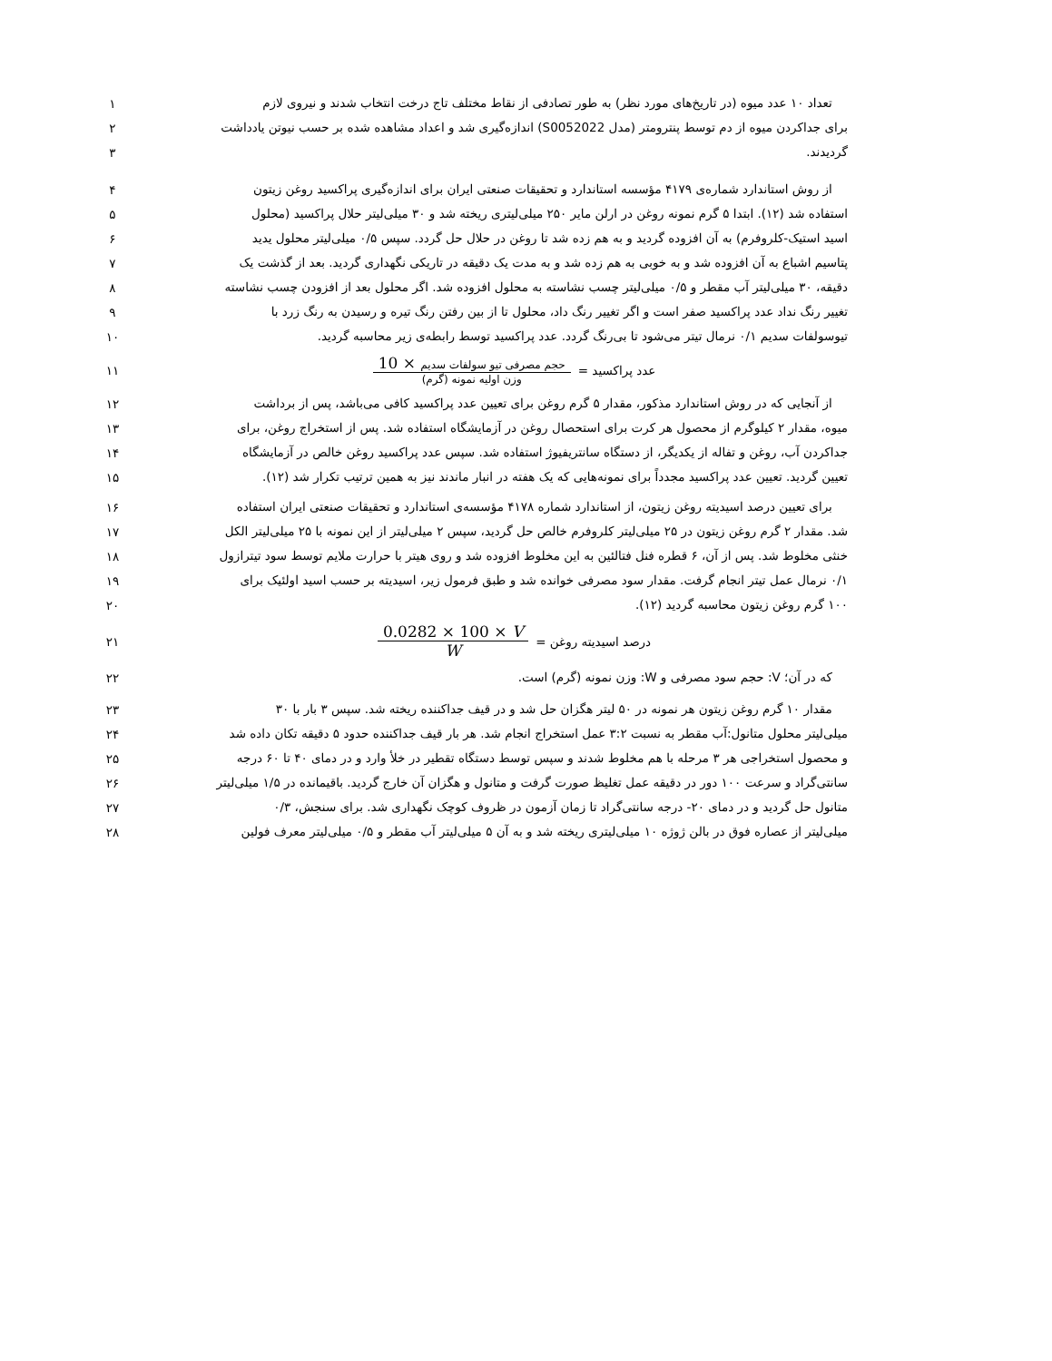تعداد ۱۰ عدد میوه (در تاریخ‌های مورد نظر) به طور تصادفی از نقاط مختلف تاج درخت انتخاب شدند و نیروی لازم
۱
برای جداکردن میوه از دم توسط پنترومتر (مدل S0052022) اندازه‌گیری شد و اعداد مشاهده شده بر حسب نیوتن یادداشت
۲
گردیدند.
۳
از روش استاندارد شماره‌ی ۴۱۷۹ مؤسسه استاندارد و تحقیقات صنعتی ایران برای اندازه‌گیری پراکسید روغن زیتون
۴
استفاده شد (۱۲). ابتدا ۵ گرم نمونه روغن در ارلن مایر ۲۵۰ میلی‌لیتری ریخته شد و ۳۰ میلی‌لیتر حلال پراکسید (محلول
۵
اسید استیک-کلروفرم) به آن افزوده گردید و به هم زده شد تا روغن در حلال حل گردد. سپس ۰/۵ میلی‌لیتر محلول یدید
۶
پتاسیم اشباع به آن افزوده شد و به خوبی به هم زده شد و به مدت یک دقیقه در تاریکی نگهداری گردید. بعد از گذشت یک
۷
دقیقه، ۳۰ میلی‌لیتر آب مقطر و ۰/۵ میلی‌لیتر چسب نشاسته به محلول افزوده شد. اگر محلول بعد از افزودن چسب نشاسته
۸
تغییر رنگ نداد عدد پراکسید صفر است و اگر تغییر رنگ داد، محلول تا از بین رفتن رنگ تیره و رسیدن به رنگ زرد با
۹
تیوسولفات سدیم ۰/۱ نرمال تیتر می‌شود تا بی‌رنگ گردد. عدد پراکسید توسط رابطه‌ی زیر محاسبه گردید.
۱۰
عدد پراکسید = حجم مصرفی تیو سولفات سدیم × 10 وزن اولیه نمونه (گرم)
۱۱
از آنجایی که در روش استاندارد مذکور، مقدار ۵ گرم روغن برای تعیین عدد پراکسید کافی می‌باشد، پس از برداشت
۱۲
میوه، مقدار ۲ کیلوگرم از محصول هر کرت برای استحصال روغن در آزمایشگاه استفاده شد. پس از استخراج روغن، برای
۱۳
جداکردن آب، روغن و تفاله از یکدیگر، از دستگاه سانتریفیوژ استفاده شد. سپس عدد پراکسید روغن خالص در آزمایشگاه
۱۴
تعیین گردید. تعیین عدد پراکسید مجدداً برای نمونه‌هایی که یک هفته در انبار ماندند نیز به همین ترتیب تکرار شد (۱۲).
۱۵
برای تعیین درصد اسیدیته روغن زیتون، از استاندارد شماره ۴۱۷۸ مؤسسه‌ی استاندارد و تحقیقات صنعتی ایران استفاده
۱۶
شد. مقدار ۲ گرم روغن زیتون در ۲۵ میلی‌لیتر کلروفرم خالص حل گردید، سپس ۲ میلی‌لیتر از این نمونه با ۲۵ میلی‌لیتر الکل
۱۷
خنثی مخلوط شد. پس از آن، ۶ قطره فنل فتالئین به این مخلوط افزوده شد و روی هیتر با حرارت ملایم توسط سود تیترازول
۱۸
۰/۱ نرمال عمل تیتر انجام گرفت. مقدار سود مصرفی خوانده شد و طبق فرمول زیر، اسیدیته بر حسب اسید اولئیک برای
۱۹
۱۰۰ گرم روغن زیتون محاسبه گردید (۱۲).
۲۰
درصد اسیدیته روغن = 0.0282 × 100 × V W
۲۱
که در آن؛ V: حجم سود مصرفی و W: وزن نمونه (گرم) است.
۲۲
مقدار ۱۰ گرم روغن زیتون هر نمونه در ۵۰ لیتر هگزان حل شد و در قیف جداکننده ریخته شد. سپس ۳ بار با ۳۰
۲۳
میلی‌لیتر محلول متانول:آب مقطر به نسبت ۳:۲ عمل استخراج انجام شد. هر بار قیف جداکننده حدود ۵ دقیقه تکان داده شد
۲۴
و محصول استخراجی هر ۳ مرحله با هم مخلوط شدند و سپس توسط دستگاه تقطیر در خلأ وارد و در دمای ۴۰ تا ۶۰ درجه
۲۵
سانتی‌گراد و سرعت ۱۰۰ دور در دقیقه عمل تغلیظ صورت گرفت و متانول و هگزان آن خارج گردید. باقیمانده در ۱/۵ میلی‌لیتر
۲۶
متانول حل گردید و در دمای ۲۰- درجه سانتی‌گراد تا زمان آزمون در ظروف کوچک نگهداری شد. برای سنجش، ۰/۳
۲۷
میلی‌لیتر از عصاره فوق در بالن ژوژه ۱۰ میلی‌لیتری ریخته شد و به آن ۵ میلی‌لیتر آب مقطر و ۰/۵ میلی‌لیتر معرف فولین
۲۸